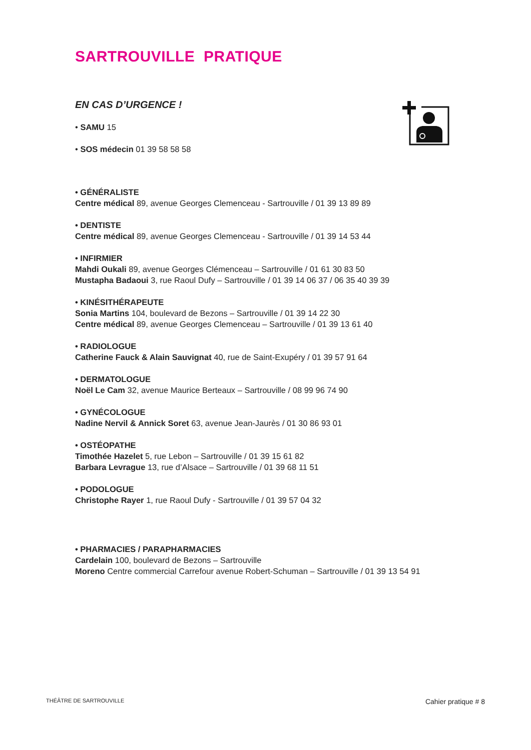SARTROUVILLE PRATIQUE
EN CAS D’URGENCE !
• SAMU 15
• SOS médecin 01 39 58 58 58
• GÉNÉRALISTE
Centre médical 89, avenue Georges Clemenceau - Sartrouville / 01 39 13 89 89
• DENTISTE
Centre médical 89, avenue Georges Clemenceau - Sartrouville / 01 39 14 53 44
• INFIRMIER
Mahdi Oukali 89, avenue Georges Clémenceau – Sartrouville / 01 61 30 83 50
Mustapha Badaoui 3, rue Raoul Dufy – Sartrouville / 01 39 14 06 37 / 06 35 40 39 39
• KINÉSITHÉRAPEUTE
Sonia Martins 104, boulevard de Bezons – Sartrouville / 01 39 14 22 30
Centre médical 89, avenue Georges Clemenceau – Sartrouville / 01 39 13 61 40
• RADIOLOGUE
Catherine Fauck & Alain Sauvignat 40, rue de Saint-Exupéry / 01 39 57 91 64
• DERMATOLOGUE
Noël Le Cam 32, avenue Maurice Berteaux – Sartrouville / 08 99 96 74 90
• GYNÉCOLOGUE
Nadine Nervil & Annick Soret 63, avenue Jean-Jaurès / 01 30 86 93 01
• OSTÉOPATHE
Timothée Hazelet 5, rue Lebon – Sartrouville / 01 39 15 61 82
Barbara Levrague 13, rue d’Alsace – Sartrouville / 01 39 68 11 51
• PODOLOGUE
Christophe Rayer 1, rue Raoul Dufy - Sartrouville / 01 39 57 04 32
• PHARMACIES / PARAPHARMACIES
Cardelain 100, boulevard de Bezons – Sartrouville
Moreno Centre commercial Carrefour avenue Robert-Schuman – Sartrouville / 01 39 13 54 91
THÉÂTRE DE SARTROUVILLE Cahier pratique # 8